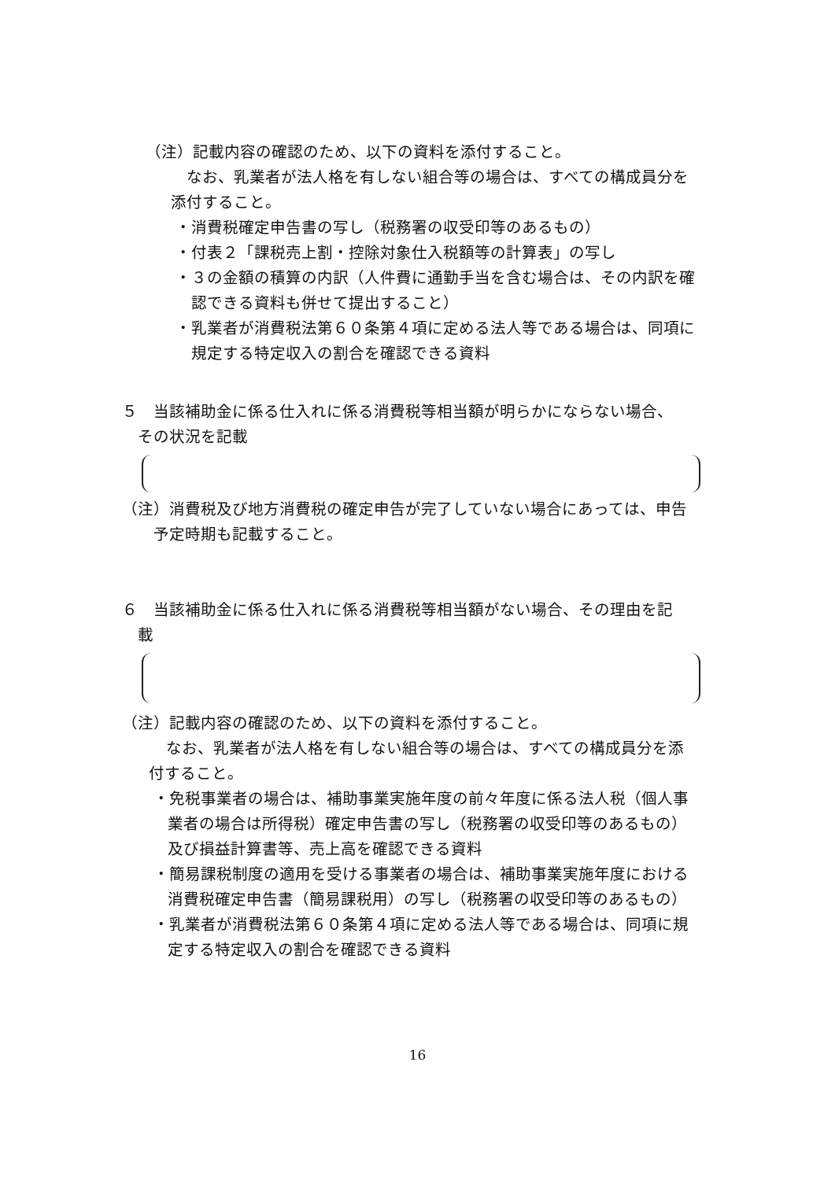（注）記載内容の確認のため、以下の資料を添付すること。
なお、乳業者が法人格を有しない組合等の場合は、すべての構成員分を
添付すること。
・消費税確定申告書の写し（税務署の収受印等のあるもの）
・付表２「課税売上割・控除対象仕入税額等の計算表」の写し
・３の金額の積算の内訳（人件費に通勤手当を含む場合は、その内訳を確
認できる資料も併せて提出すること）
・乳業者が消費税法第６０条第４項に定める法人等である場合は、同項に
規定する特定収入の割合を確認できる資料
５　当該補助金に係る仕入れに係る消費税等相当額が明らかにならない場合、
その状況を記載
（注）消費税及び地方消費税の確定申告が完了していない場合にあっては、申告
予定時期も記載すること。
６　当該補助金に係る仕入れに係る消費税等相当額がない場合、その理由を記
載
（注）記載内容の確認のため、以下の資料を添付すること。
なお、乳業者が法人格を有しない組合等の場合は、すべての構成員分を添
付すること。
・免税事業者の場合は、補助事業実施年度の前々年度に係る法人税（個人事
業者の場合は所得税）確定申告書の写し（税務署の収受印等のあるもの）
及び損益計算書等、売上高を確認できる資料
・簡易課税制度の適用を受ける事業者の場合は、補助事業実施年度における
消費税確定申告書（簡易課税用）の写し（税務署の収受印等のあるもの）
・乳業者が消費税法第６０条第４項に定める法人等である場合は、同項に規
定する特定収入の割合を確認できる資料
16